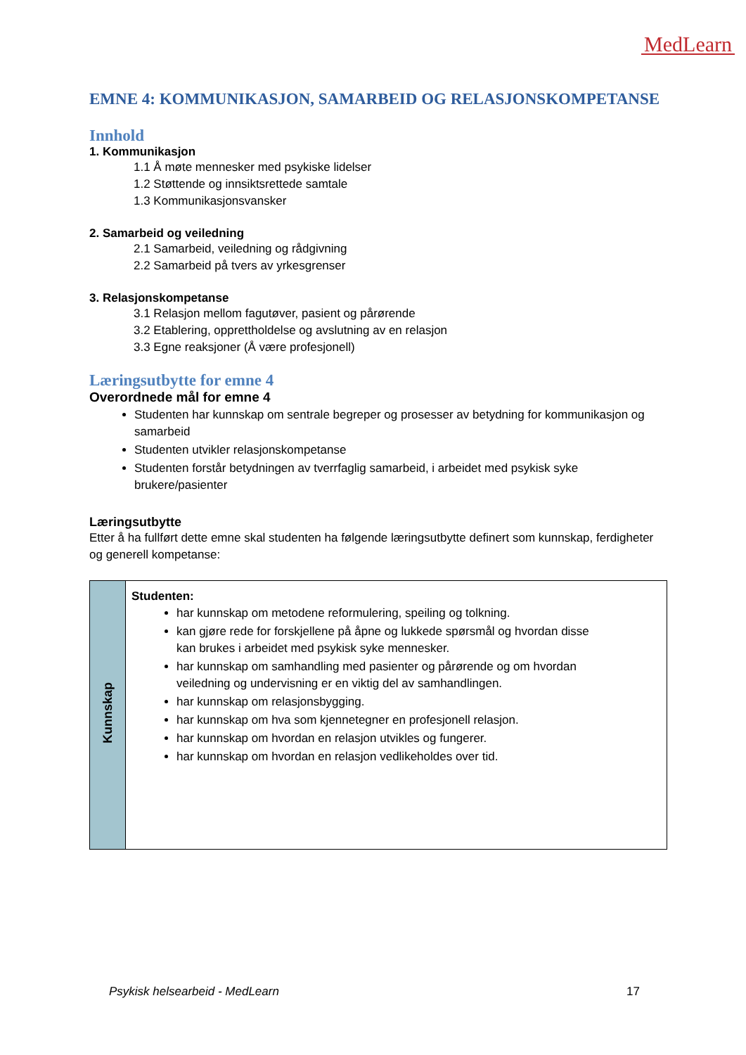MedLearn
EMNE 4: KOMMUNIKASJON, SAMARBEID OG RELASJONSKOMPETANSE
Innhold
1. Kommunikasjon
1.1 Å møte mennesker med psykiske lidelser
1.2 Støttende og innsiktsrettede samtale
1.3 Kommunikasjonsvansker
2. Samarbeid og veiledning
2.1 Samarbeid, veiledning og rådgivning
2.2 Samarbeid på tvers av yrkesgrenser
3. Relasjonskompetanse
3.1 Relasjon mellom fagutøver, pasient og pårørende
3.2 Etablering, opprettholdelse og avslutning av en relasjon
3.3 Egne reaksjoner (Å være profesjonell)
Læringsutbytte for emne 4
Overordnede mål for emne 4
Studenten har kunnskap om sentrale begreper og prosesser av betydning for kommunikasjon og samarbeid
Studenten utvikler relasjonskompetanse
Studenten forstår betydningen av tverrfaglig samarbeid, i arbeidet med psykisk syke brukere/pasienter
Læringsutbytte
Etter å ha fullført dette emne skal studenten ha følgende læringsutbytte definert som kunnskap, ferdigheter og generell kompetanse:
| Kunnskap | Studenten: har kunnskap om metodene reformulering, speiling og tolkning. kan gjøre rede for forskjellene på åpne og lukkede spørsmål og hvordan disse kan brukes i arbeidet med psykisk syke mennesker. har kunnskap om samhandling med pasienter og pårørende og om hvordan veiledning og undervisning er en viktig del av samhandlingen. har kunnskap om relasjonsbygging. har kunnskap om hva som kjennetegner en profesjonell relasjon. har kunnskap om hvordan en relasjon utvikles og fungerer. har kunnskap om hvordan en relasjon vedlikeholdes over tid. |
Psykisk helsearbeid - MedLearn 17